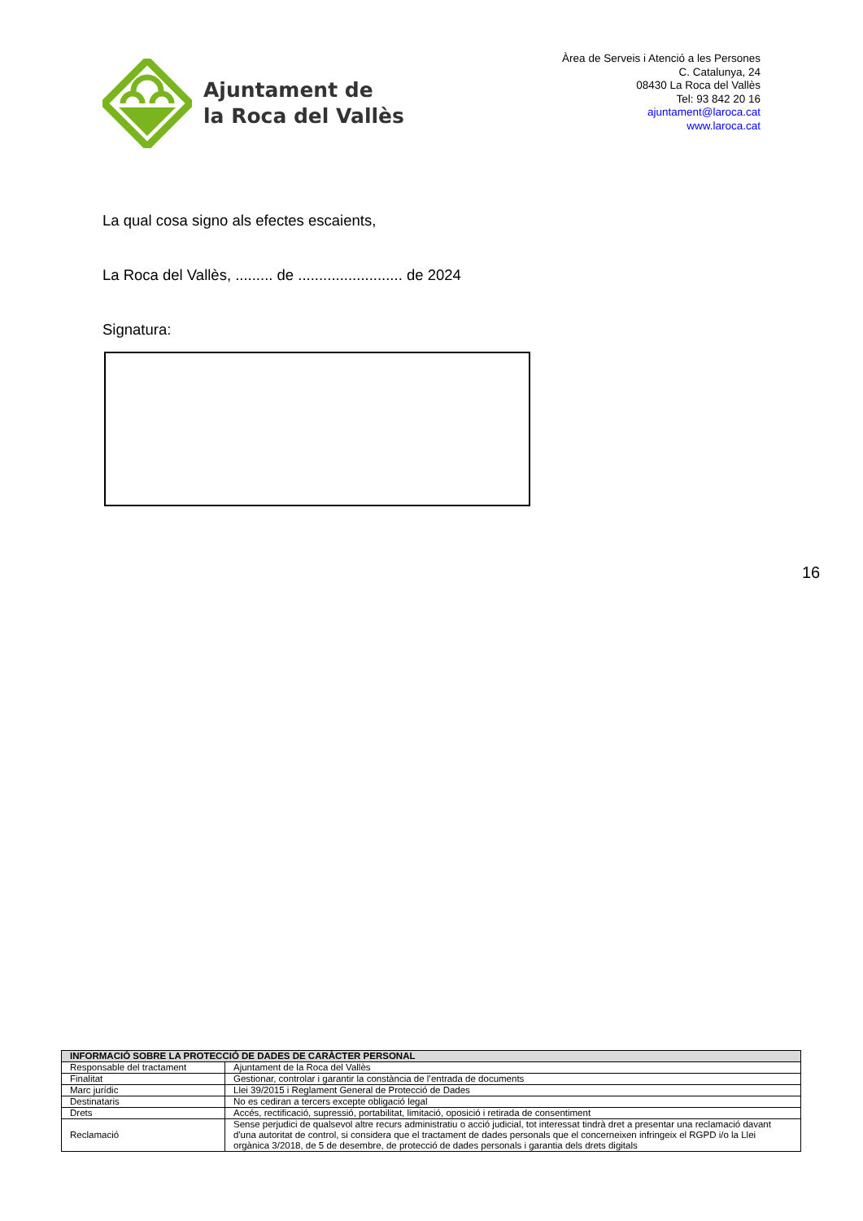Ajuntament de
la Roca del Vallès
Àrea de Serveis i Atenció a les Persones
C. Catalunya, 24
08430 La Roca del Vallès
Tel: 93 842 20 16
ajuntament@laroca.cat
www.laroca.cat
La qual cosa signo als efectes escaients,
La Roca del Vallès, ......... de ......................... de 2024
Signatura:
16
| INFORMACIÓ SOBRE LA PROTECCIÓ DE DADES DE CARÀCTER PERSONAL | |
| --- | --- |
| Responsable del tractament | Ajuntament de la Roca del Vallès |
| Finalitat | Gestionar, controlar i garantir la constància de l’entrada de documents |
| Marc jurídic | Llei 39/2015 i Reglament General de Protecció de Dades |
| Destinataris | No es cediran a tercers excepte obligació legal |
| Drets | Accés, rectificació, supressió, portabilitat, limitació, oposició i retirada de consentiment |
| Reclamació | Sense perjudici de qualsevol altre recurs administratiu o acció judicial, tot interessat tindrà dret a presentar una reclamació davant d'una autoritat de control, si considera que el tractament de dades personals que el concerneixen infringeix el RGPD i/o la Llei orgànica 3/2018, de 5 de desembre, de protecció de dades personals i garantia dels drets digitals |